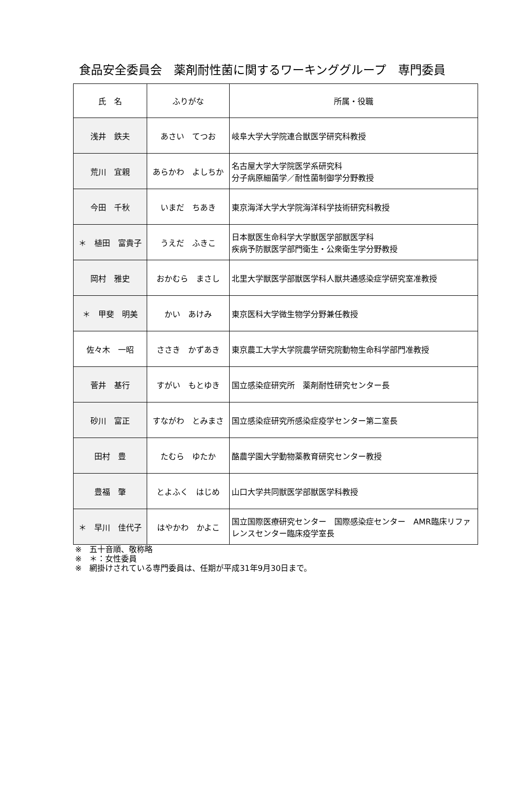食品安全委員会　薬剤耐性菌に関するワーキンググループ　専門委員
| 氏 名 | ふりがな | 所属・役職 |
| --- | --- | --- |
| 浅井 鉄夫 | あさい てつお | 岐阜大学大学院連合獣医学研究科教授 |
| 荒川 宜親 | あらかわ よしちか | 名古屋大学大学院医学系研究科 分子病原細菌学／耐性菌制御学分野教授 |
| 今田 千秋 | いまだ ちあき | 東京海洋大学大学院海洋科学技術研究科教授 |
| ＊ 植田 富貴子 | うえだ ふきこ | 日本獣医生命科学大学獣医学部獣医学科 疾病予防獣医学部門衛生・公衆衛生学分野教授 |
| 岡村 雅史 | おかむら まさし | 北里大学獣医学部獣医学科人獣共通感染症学研究室准教授 |
| ＊ 甲斐 明美 | かい あけみ | 東京医科大学微生物学分野兼任教授 |
| 佐々木 一昭 | ささき かずあき | 東京農工大学大学院農学研究院動物生命科学部門准教授 |
| 菅井 基行 | すがい もとゆき | 国立感染症研究所 薬剤耐性研究センター長 |
| 砂川 富正 | すながわ とみまさ | 国立感染症研究所感染症疫学センター第二室長 |
| 田村 豊 | たむら ゆたか | 酪農学園大学動物薬教育研究センター教授 |
| 豊福 肇 | とよふく はじめ | 山口大学共同獣医学部獣医学科教授 |
| ＊ 早川 佳代子 | はやかわ かよこ | 国立国際医療研究センター 国際感染症センター AMR臨床リファレンスセンター臨床疫学室長 |
※　五十音順、敬称略
※　＊：女性委員
※　網掛けされている専門委員は、任期が平成31年9月30日まで。